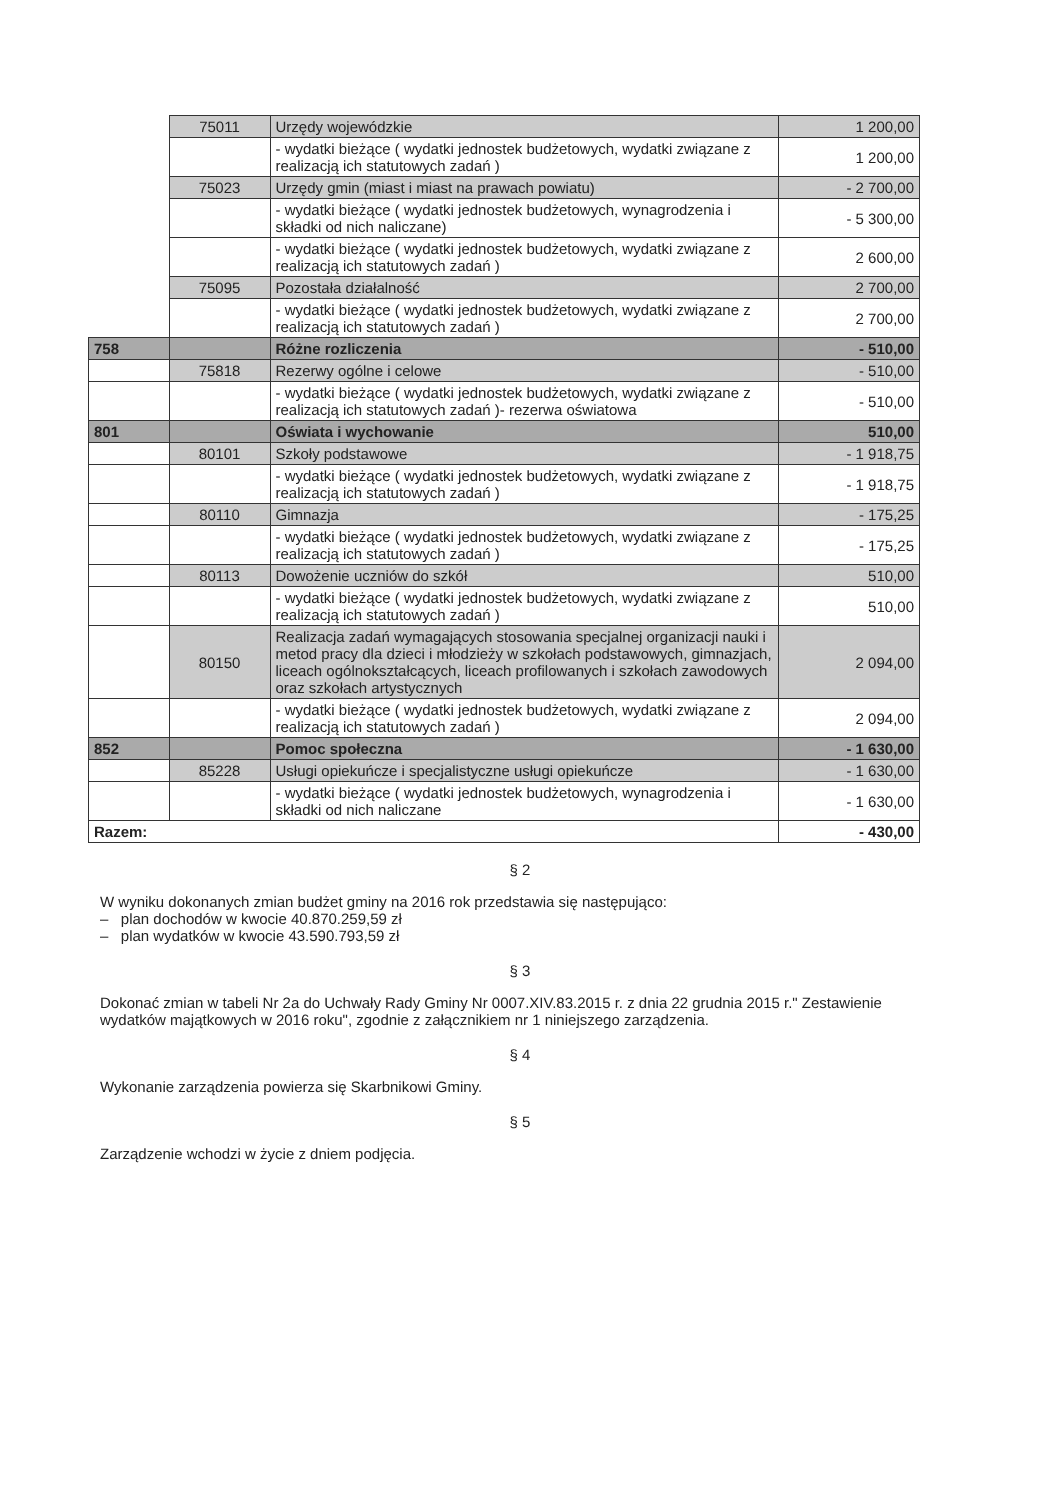| | 75011 | Urzędy wojewódzkie | 1 200,00 |
| | | - wydatki bieżące ( wydatki jednostek budżetowych, wydatki związane z realizacją ich statutowych zadań ) | 1 200,00 |
| | 75023 | Urzędy gmin (miast i miast na prawach powiatu) | - 2 700,00 |
| | | - wydatki bieżące ( wydatki jednostek budżetowych, wynagrodzenia i składki od nich naliczane) | - 5 300,00 |
| | | - wydatki bieżące ( wydatki jednostek budżetowych, wydatki związane z realizacją ich statutowych zadań ) | 2 600,00 |
| | 75095 | Pozostała działalność | 2 700,00 |
| | | - wydatki bieżące ( wydatki jednostek budżetowych, wydatki związane z realizacją ich statutowych zadań ) | 2 700,00 |
| 758 | | Różne rozliczenia | - 510,00 |
| | 75818 | Rezerwy ogólne i celowe | - 510,00 |
| | | - wydatki bieżące ( wydatki jednostek budżetowych, wydatki związane z realizacją ich statutowych zadań )- rezerwa oświatowa | - 510,00 |
| 801 | | Oświata i wychowanie | 510,00 |
| | 80101 | Szkoły podstawowe | - 1 918,75 |
| | | - wydatki bieżące ( wydatki jednostek budżetowych, wydatki związane z realizacją ich statutowych zadań ) | - 1 918,75 |
| | 80110 | Gimnazja | - 175,25 |
| | | - wydatki bieżące ( wydatki jednostek budżetowych, wydatki związane z realizacją ich statutowych zadań ) | - 175,25 |
| | 80113 | Dowożenie uczniów do szkół | 510,00 |
| | | - wydatki bieżące ( wydatki jednostek budżetowych, wydatki związane z realizacją ich statutowych zadań ) | 510,00 |
| | 80150 | Realizacja zadań wymagających stosowania specjalnej organizacji nauki i metod pracy dla dzieci i młodzieży w szkołach podstawowych, gimnazjach, liceach ogólnokształcących, liceach profilowanych i szkołach zawodowych oraz szkołach artystycznych | 2 094,00 |
| | | - wydatki bieżące ( wydatki jednostek budżetowych, wydatki związane z realizacją ich statutowych zadań ) | 2 094,00 |
| 852 | | Pomoc społeczna | - 1 630,00 |
| | 85228 | Usługi opiekuńcze i specjalistyczne usługi opiekuńcze | - 1 630,00 |
| | | - wydatki bieżące ( wydatki jednostek budżetowych, wynagrodzenia i składki od nich naliczane | - 1 630,00 |
| Razem: | | | - 430,00 |
§ 2
W wyniku dokonanych zmian budżet gminy na 2016 rok przedstawia się następująco:
– plan dochodów w kwocie 40.870.259,59 zł
– plan wydatków w kwocie 43.590.793,59 zł
§ 3
Dokonać zmian w tabeli Nr 2a do Uchwały Rady Gminy Nr 0007.XIV.83.2015 r. z dnia 22 grudnia 2015 r." Zestawienie wydatków majątkowych w 2016 roku", zgodnie z załącznikiem nr 1 niniejszego zarządzenia.
§ 4
Wykonanie zarządzenia powierza się Skarbnikowi Gminy.
§ 5
Zarządzenie wchodzi w życie z dniem podjęcia.